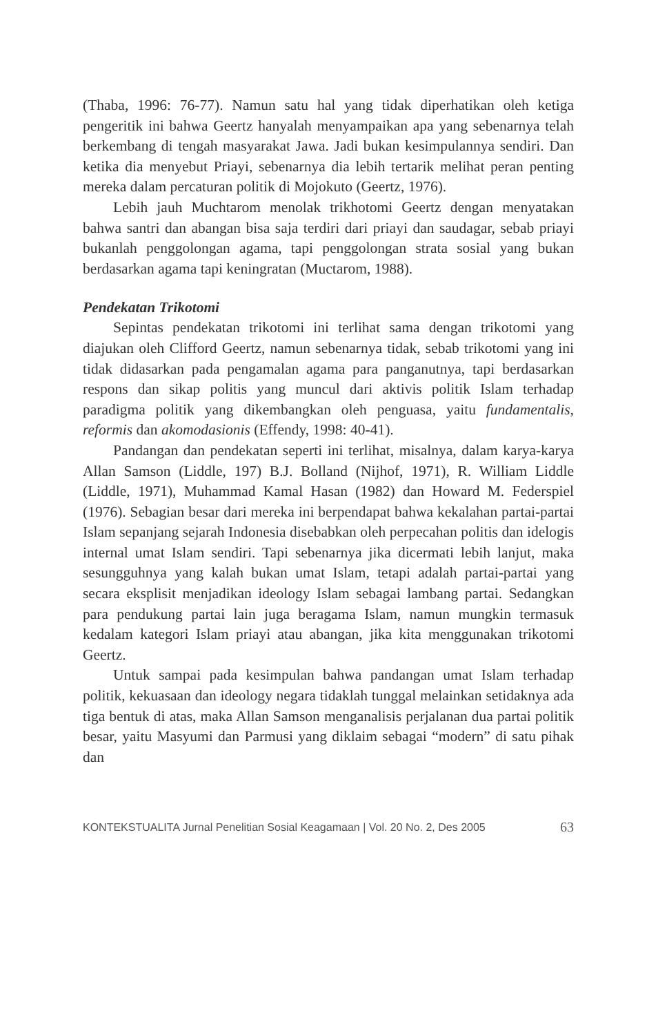(Thaba, 1996: 76-77). Namun satu hal yang tidak diperhatikan oleh ketiga pengeritik ini bahwa Geertz hanyalah menyampaikan apa yang sebenarnya telah berkembang di tengah masyarakat Jawa. Jadi bukan kesimpulannya sendiri. Dan ketika dia menyebut Priayi, sebenarnya dia lebih tertarik melihat peran penting mereka dalam percaturan politik di Mojokuto (Geertz, 1976).
Lebih jauh Muchtarom menolak trikhotomi Geertz dengan menyatakan bahwa santri dan abangan bisa saja terdiri dari priayi dan saudagar, sebab priayi bukanlah penggolongan agama, tapi penggolongan strata sosial yang bukan berdasarkan agama tapi keningratan (Muctarom, 1988).
Pendekatan Trikotomi
Sepintas pendekatan trikotomi ini terlihat sama dengan trikotomi yang diajukan oleh Clifford Geertz, namun sebenarnya tidak, sebab trikotomi yang ini tidak didasarkan pada pengamalan agama para panganutnya, tapi berdasarkan respons dan sikap politis yang muncul dari aktivis politik Islam terhadap paradigma politik yang dikembangkan oleh penguasa, yaitu fundamentalis, reformis dan akomodasionis (Effendy, 1998: 40-41).
Pandangan dan pendekatan seperti ini terlihat, misalnya, dalam karya-karya Allan Samson (Liddle, 197) B.J. Bolland (Nijhof, 1971), R. William Liddle (Liddle, 1971), Muhammad Kamal Hasan (1982) dan Howard M. Federspiel (1976). Sebagian besar dari mereka ini berpendapat bahwa kekalahan partai-partai Islam sepanjang sejarah Indonesia disebabkan oleh perpecahan politis dan idelogis internal umat Islam sendiri. Tapi sebenarnya jika dicermati lebih lanjut, maka sesungguhnya yang kalah bukan umat Islam, tetapi adalah partai-partai yang secara eksplisit menjadikan ideology Islam sebagai lambang partai. Sedangkan para pendukung partai lain juga beragama Islam, namun mungkin termasuk kedalam kategori Islam priayi atau abangan, jika kita menggunakan trikotomi Geertz.
Untuk sampai pada kesimpulan bahwa pandangan umat Islam terhadap politik, kekuasaan dan ideology negara tidaklah tunggal melainkan setidaknya ada tiga bentuk di atas, maka Allan Samson menganalisis perjalanan dua partai politik besar, yaitu Masyumi dan Parmusi yang diklaim sebagai “modern” di satu pihak dan
KONTEKSTUALITA Jurnal Penelitian Sosial Keagamaan | Vol. 20 No. 2, Des 2005 63